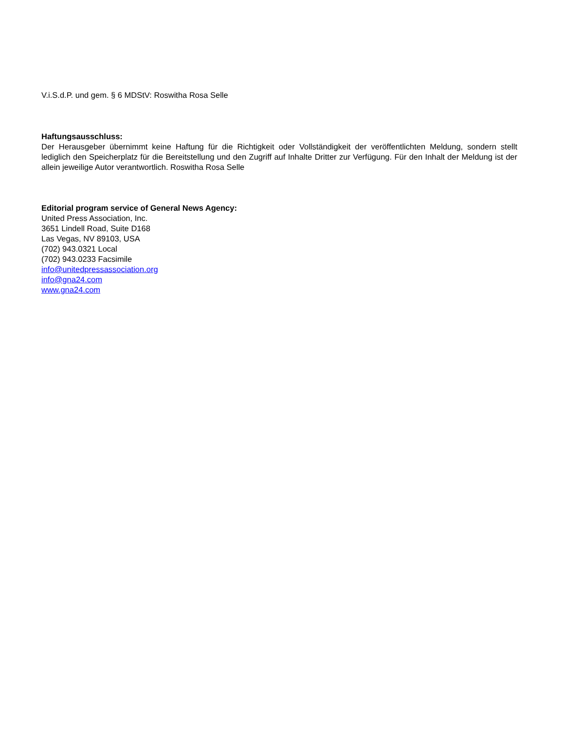V.i.S.d.P. und gem. § 6 MDStV: Roswitha Rosa Selle
Haftungsausschluss:
Der Herausgeber übernimmt keine Haftung für die Richtigkeit oder Vollständigkeit der veröffentlichten Meldung, sondern stellt lediglich den Speicherplatz für die Bereitstellung und den Zugriff auf Inhalte Dritter zur Verfügung. Für den Inhalt der Meldung ist der allein jeweilige Autor verantwortlich. Roswitha Rosa Selle
Editorial program service of General News Agency:
United Press Association, Inc.
3651 Lindell Road, Suite D168
Las Vegas, NV 89103, USA
(702) 943.0321 Local
(702) 943.0233 Facsimile
info@unitedpressassociation.org
info@gna24.com
www.gna24.com